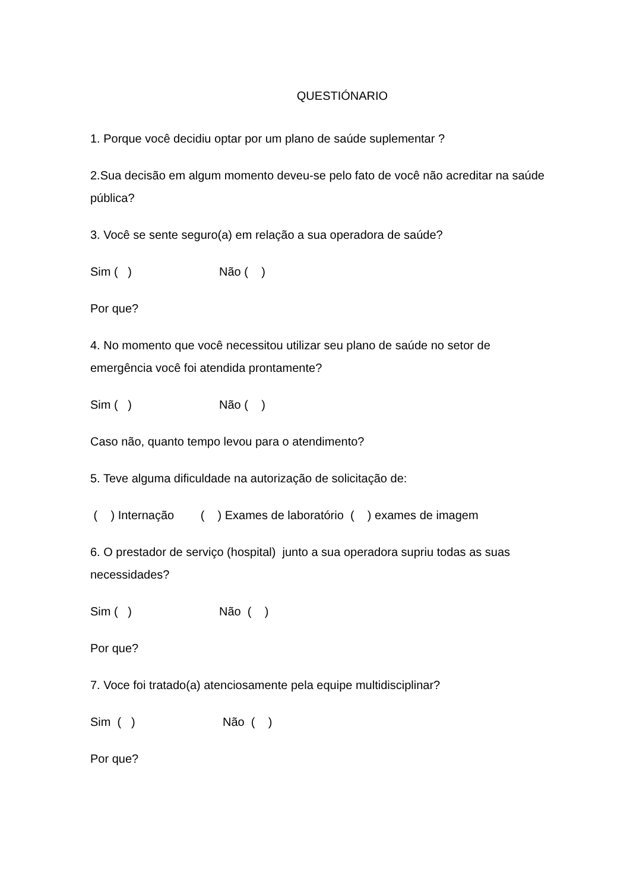QUESTIÓNARIO
1. Porque você decidiu optar por um plano de saúde suplementar ?
2.Sua decisão em algum momento deveu-se pelo fato de você não acreditar na saúde pública?
3. Você se sente seguro(a) em relação a sua operadora de saúde?
Sim ( ) Não ( )
Por que?
4. No momento que você necessitou utilizar seu plano de saúde no setor de emergência você foi atendida prontamente?
Sim ( ) Não ( )
Caso não, quanto tempo levou para o atendimento?
5. Teve alguma dificuldade na autorização de solicitação de:
( ) Internação ( ) Exames de laboratório ( ) exames de imagem
6. O prestador de serviço (hospital) junto a sua operadora supriu todas as suas necessidades?
Sim ( ) Não ( )
Por que?
7. Voce foi tratado(a) atenciosamente pela equipe multidisciplinar?
Sim ( ) Não ( )
Por que?